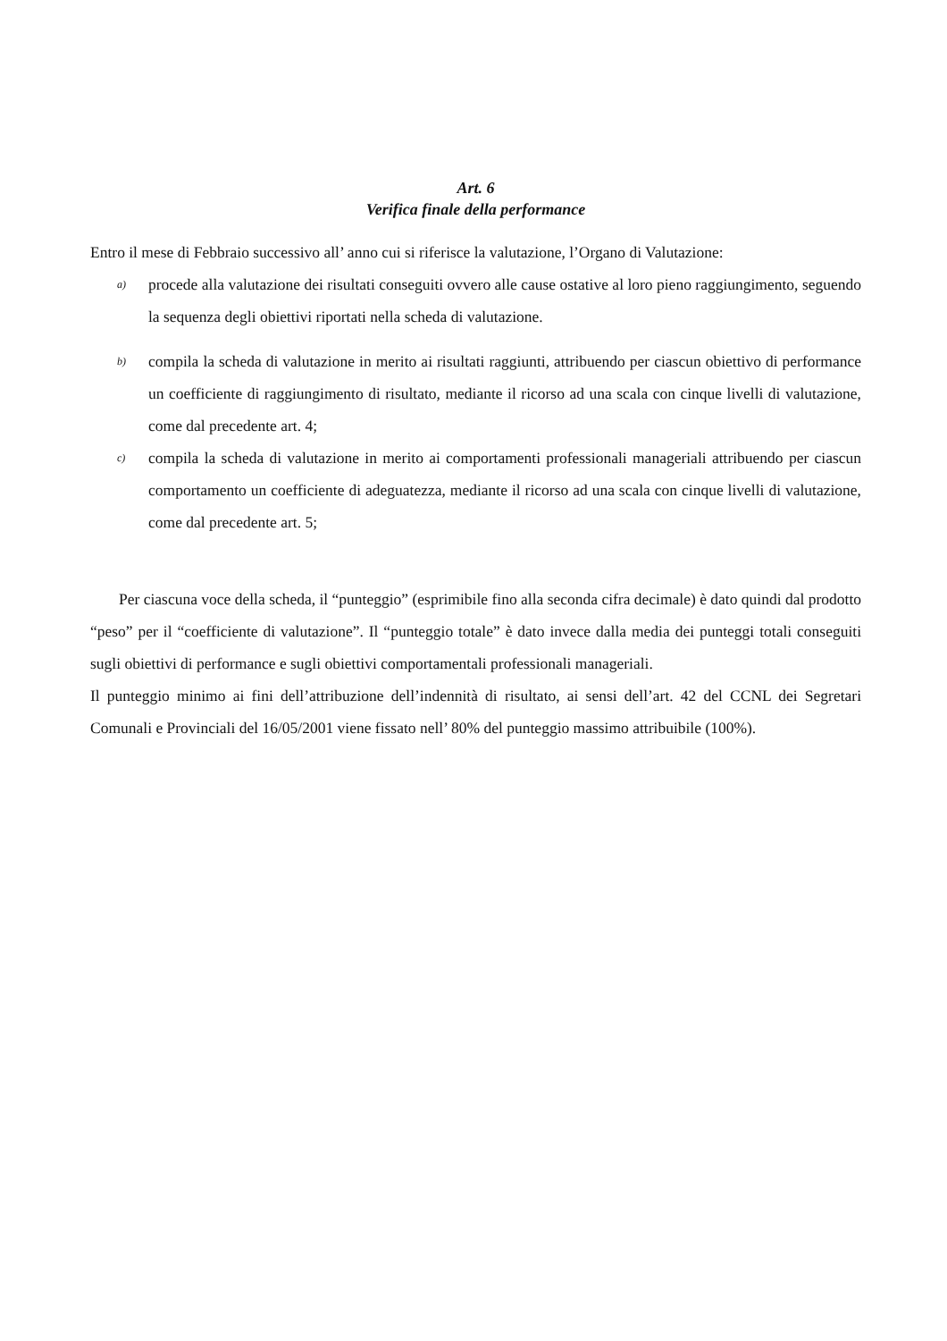Art. 6
Verifica finale della performance
Entro il mese di Febbraio successivo all’ anno cui si riferisce la valutazione, l’Organo di Valutazione:
a)
procede alla valutazione dei risultati conseguiti ovvero alle cause ostative al loro pieno raggiungimento, seguendo la sequenza degli obiettivi riportati nella scheda di valutazione.
b)
compila la scheda di valutazione in merito ai risultati raggiunti, attribuendo per ciascun obiettivo di performance un coefficiente di raggiungimento di risultato, mediante il ricorso ad una scala con cinque livelli di valutazione, come dal precedente art. 4;
c)
compila la scheda di valutazione in merito ai comportamenti professionali manageriali attribuendo per ciascun comportamento un coefficiente di adeguatezza, mediante il ricorso ad una scala con cinque livelli di valutazione, come dal precedente art. 5;
Per ciascuna voce della scheda, il “punteggio” (esprimibile fino alla seconda cifra decimale) è dato quindi dal prodotto “peso” per il “coefficiente di valutazione”. Il “punteggio totale” è dato invece dalla media dei punteggi totali conseguiti sugli obiettivi di performance e sugli obiettivi comportamentali professionali manageriali.
Il punteggio minimo ai fini dell’attribuzione dell’indennità di risultato, ai sensi dell’art. 42 del CCNL dei Segretari Comunali e Provinciali del 16/05/2001 viene fissato nell’ 80% del punteggio massimo attribuibile (100%).